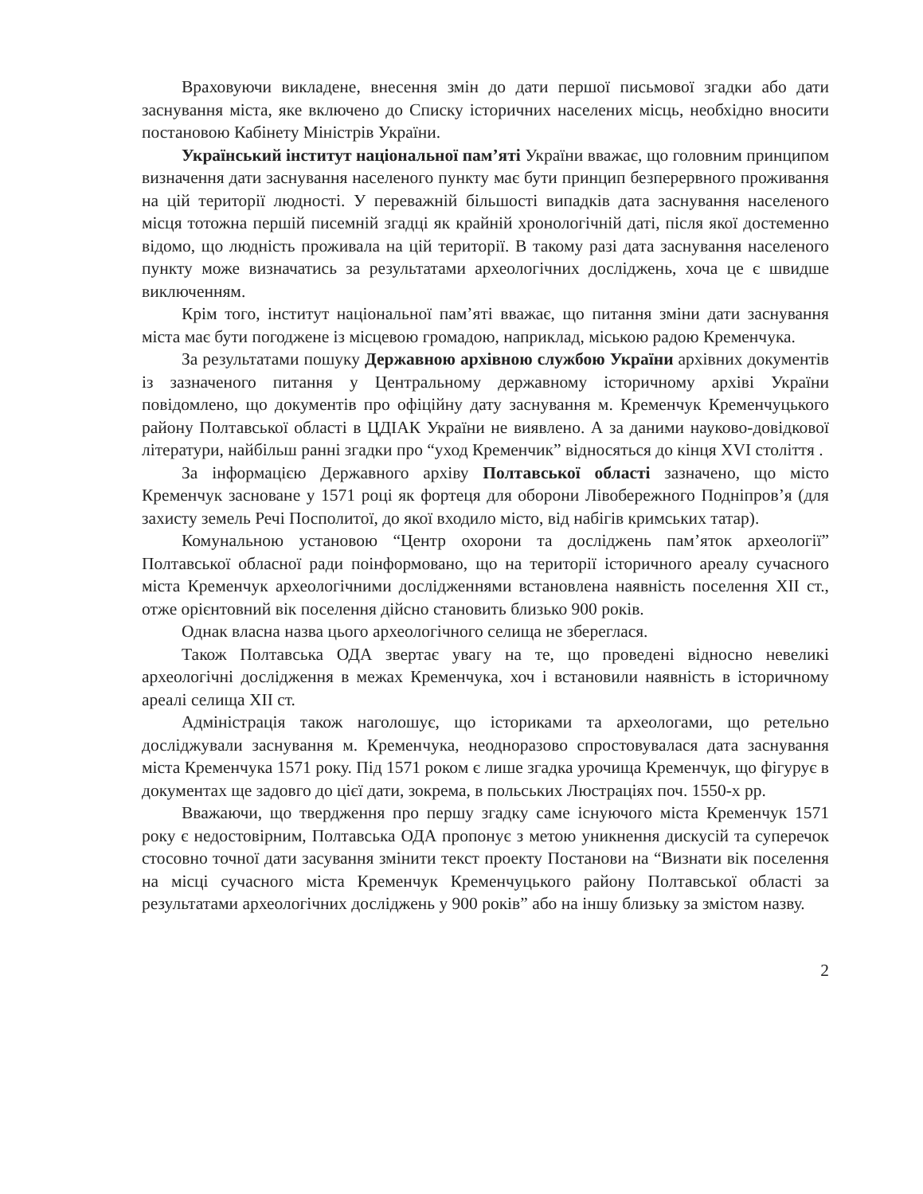Враховуючи викладене, внесення змін до дати першої письмової згадки або дати заснування міста, яке включено до Списку історичних населених місць, необхідно вносити постановою Кабінету Міністрів України.
Український інститут національної пам’яті України вважає, що головним принципом визначення дати заснування населеного пункту має бути принцип безперервного проживання на цій території людності. У переважній більшості випадків дата заснування населеного місця тотожна першій писемній згадці як крайній хронологічній даті, після якої достеменно відомо, що людність проживала на цій території. В такому разі дата заснування населеного пункту може визначатись за результатами археологічних досліджень, хоча це є швидше виключенням.
Крім того, інститут національної пам’яті вважає, що питання зміни дати заснування міста має бути погоджене із місцевою громадою, наприклад, міською радою Кременчука.
За результатами пошуку Державною архівною службою України архівних документів із зазначеного питання у Центральному державному історичному архіві України повідомлено, що документів про офіційну дату заснування м. Кременчук Кременчуцького району Полтавської області в ЦДІАК України не виявлено. А за даними науково-довідкової літератури, найбільш ранні згадки про “уход Кременчик” відносяться до кінця XVI століття .
За інформацією Державного архіву Полтавської області зазначено, що місто Кременчук засноване у 1571 році як фортеця для оборони Лівобережного Подніпров’я (для захисту земель Речі Посполитої, до якої входило місто, від набігів кримських татар).
Комунальною установою “Центр охорони та досліджень пам’яток археології” Полтавської обласної ради поінформовано, що на території історичного ареалу сучасного міста Кременчук археологічними дослідженнями встановлена наявність поселення XII ст., отже орієнтовний вік поселення дійсно становить близько 900 років.
Однак власна назва цього археологічного селища не збереглася.
Також Полтавська ОДА звертає увагу на те, що проведені відносно невеликі археологічні дослідження в межах Кременчука, хоч і встановили наявність в історичному ареалі селища XII ст.
Адміністрація також наголошує, що істориками та археологами, що ретельно досліджували заснування м. Кременчука, неодноразово спростовувалася дата заснування міста Кременчука 1571 року. Під 1571 роком є лише згадка урочища Кременчук, що фігурує в документах ще задовго до цієї дати, зокрема, в польських Люстраціях поч. 1550-х рр.
Вважаючи, що твердження про першу згадку саме існуючого міста Кременчук 1571 року є недостовірним, Полтавська ОДА пропонує з метою уникнення дискусій та суперечок стосовно точної дати засування змінити текст проекту Постанови на “Визнати вік поселення на місці сучасного міста Кременчук Кременчуцького району Полтавської області за результатами археологічних досліджень у 900 років” або на іншу близьку за змістом назву.
2